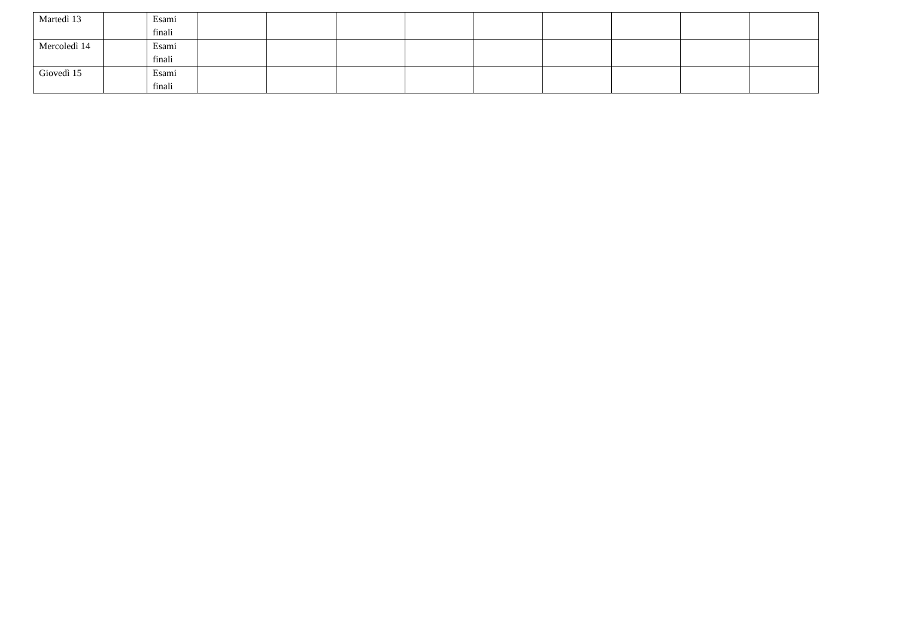| Martedì 13 | | Esami finali | | | | | | | | | |
| Mercoledì 14 | | Esami finali | | | | | | | | | |
| Giovedì 15 | | Esami finali | | | | | | | | | |